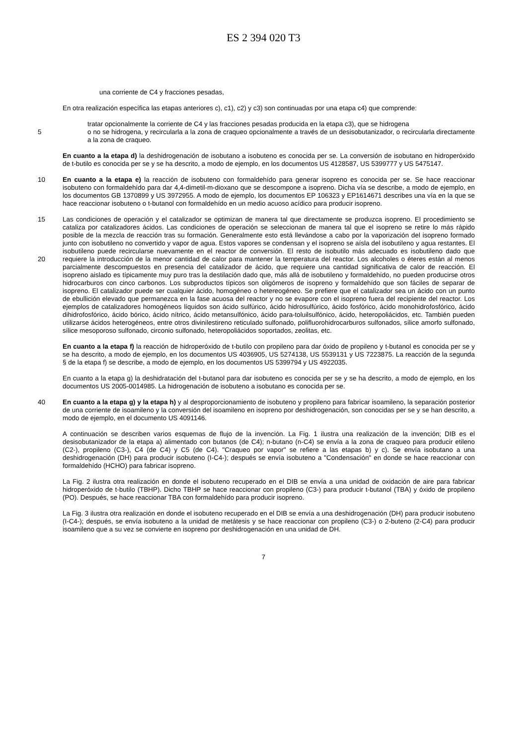ES 2 394 020 T3
una corriente de C4 y fracciones pesadas,
En otra realización específica las etapas anteriores c), c1), c2) y c3) son continuadas por una etapa c4) que comprende:
tratar opcionalmente la corriente de C4 y las fracciones pesadas producida en la etapa c3), que se hidrogena
5 o no se hidrogena, y recircularla a la zona de craqueo opcionalmente a través de un desisobutanizador, o recircularla directamente a la zona de craqueo.
En cuanto a la etapa d) la deshidrogenación de isobutano a isobuteno es conocida per se. La conversión de isobutano en hidroperóxido de t-butilo es conocida per se y se ha descrito, a modo de ejemplo, en los documentos US 4128587, US 5399777 y US 5475147.
10 En cuanto a la etapa e) la reacción de isobuteno con formaldehído para generar isopreno es conocida per se. Se hace reaccionar isobuteno con formaldehído para dar 4,4-dimetil-m-dioxano que se descompone a isopreno. Dicha vía se describe, a modo de ejemplo, en los documentos GB 1370899 y US 3972955. A modo de ejemplo, los documentos EP 106323 y EP1614671 describes una vía en la que se hace reaccionar isobuteno o t-butanol con formaldehído en un medio acuoso acídico para producir isopreno.
15 Las condiciones de operación y el catalizador se optimizan de manera tal que directamente se produzca isopreno. El procedimiento se cataliza por catalizadores ácidos. Las condiciones de operación se seleccionan de manera tal que el isopreno se retire lo más rápido posible de la mezcla de reacción tras su formación. Generalmente esto está llevándose a cabo por la vaporización del isopreno formado junto con isobutileno no convertido y vapor de agua. Estos vapores se condensan y el isopreno se aísla del isobutileno y agua restantes. El isobutileno puede recircularse 20 nuevamente en el reactor de conversión. El resto de isobutilo más adecuado es isobutileno dado que requiere la introducción de la menor cantidad de calor para mantener la temperatura del reactor. Los alcoholes o éteres están al menos parcialmente descompuestos en presencia del catalizador de ácido, que requiere una cantidad significativa de calor de reacción. El isopreno aislado es típicamente muy puro tras la destilación dado que, más allá de isobutileno y formaldehído, no pueden producirse otros hidrocarburos con cinco carbonos. Los subproductos típicos son oligómeros de isopreno y formaldehído que son fáciles de separar de isopreno. El catalizador puede ser cualquier ácido, homogéneo o hetereogéneo. Se prefiere que el catalizador sea un ácido con un punto de ebullición elevado que permanezca en la fase acuosa del reactor y no se evapore con el isopreno fuera del recipiente del reactor. Los ejemplos de catalizadores homogéneos líquidos son ácido sulfúrico, ácido hidrosulfúrico, ácido fosfórico, ácido monohidrofosfórico, ácido dihidrofosfórico, ácido bórico, ácido nítrico, ácido metansulfónico, ácido para-toluilsulfónico, ácido, heteropoliácidos, etc. También pueden utilizarse ácidos heterogéneos, entre otros divinilestireno reticulado sulfonado, polifluorohidrocarburos sulfonados, sílice amorfo sulfonado, sílice mesoporoso sulfonado, circonio sulfonado, heteropoliácidos soportados, zeolitas, etc.
En cuanto a la etapa f) la reacción de hidroperóxido de t-butilo con propileno para dar óxido de propileno y t-butanol es conocida per se y se ha descrito, a modo de ejemplo, en los documentos US 4036905, US 5274138, US 5539131 y US 7223875. La reacción de la segunda § de la etapa f) se describe, a modo de ejemplo, en los documentos US 5399794 y US 4922035.
En cuanto a la etapa g) la deshidratación del t-butanol para dar isobuteno es conocida per se y se ha descrito, a modo de ejemplo, en los documentos US 2005-0014985. La hidrogenación de isobuteno a isobutano es conocida per se.
40 En cuanto a la etapa g) y la etapa h) y al desproporcionamiento de isobuteno y propileno para fabricar isoamileno, la separación posterior de una corriente de isoamileno y la conversión del isoamileno en isopreno por deshidrogenación, son conocidas per se y se han descrito, a modo de ejemplo, en el documento US 4091146.
A continuación se describen varios esquemas de flujo de la invención. La Fig. 1 ilustra una realización de la invención; DIB es el desisobutanizador de la etapa a) alimentado con butanos (de C4); n-butano (n-C4) se envía a la zona de craqueo para producir etileno (C2-), propileno (C3-), C4 (de C4) y C5 (de C4). "Craqueo por vapor" se refiere a las etapas b) y c). Se envía isobutano a una deshidrogenación (DH) para producir isobuteno (I-C4-); después se envía isobuteno a "Condensación" en donde se hace reaccionar con formaldehído (HCHO) para fabricar isopreno.
La Fig. 2 ilustra otra realización en donde el isobuteno recuperado en el DIB se envía a una unidad de oxidación de aire para fabricar hidroperóxido de t-butilo (TBHP). Dicho TBHP se hace reaccionar con propileno (C3-) para producir t-butanol (TBA) y óxido de propileno (PO). Después, se hace reaccionar TBA con formaldehído para producir isopreno.
La Fig. 3 ilustra otra realización en donde el isobuteno recuperado en el DIB se envía a una deshidrogenación (DH) para producir isobuteno (I-C4-); después, se envía isobuteno a la unidad de metátesis y se hace reaccionar con propileno (C3-) o 2-buteno (2-C4) para producir isoamileno que a su vez se convierte en isopreno por deshidrogenación en una unidad de DH.
7